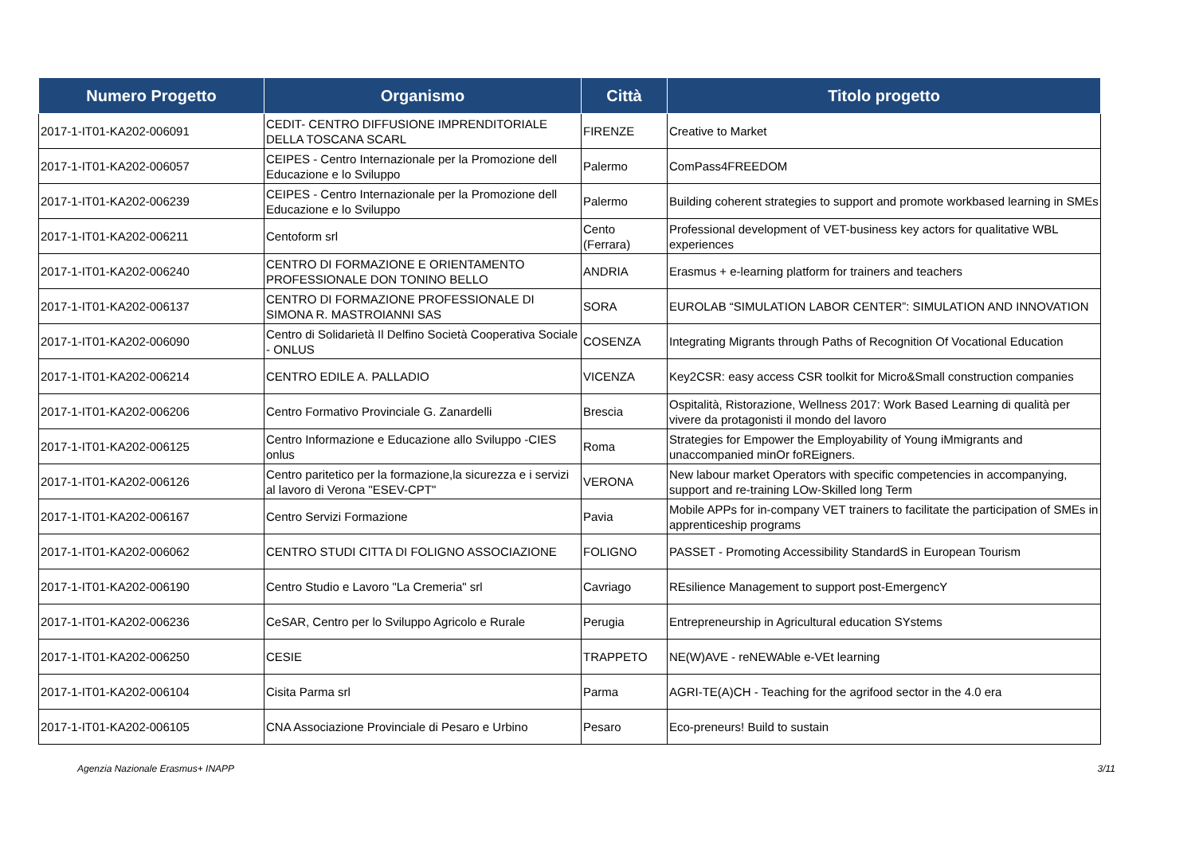| Numero Progetto | Organismo | Città | Titolo progetto |
| --- | --- | --- | --- |
| 2017-1-IT01-KA202-006091 | CEDIT- CENTRO DIFFUSIONE IMPRENDITORIALE DELLA TOSCANA SCARL | FIRENZE | Creative to Market |
| 2017-1-IT01-KA202-006057 | CEIPES - Centro Internazionale per la Promozione dell Educazione e lo Sviluppo | Palermo | ComPass4FREEDOM |
| 2017-1-IT01-KA202-006239 | CEIPES - Centro Internazionale per la Promozione dell Educazione e lo Sviluppo | Palermo | Building coherent strategies to support and promote workbased learning in SMEs |
| 2017-1-IT01-KA202-006211 | Centoform srl | Cento (Ferrara) | Professional development of VET-business key actors for qualitative WBL experiences |
| 2017-1-IT01-KA202-006240 | CENTRO DI FORMAZIONE E ORIENTAMENTO PROFESSIONALE DON TONINO BELLO | ANDRIA | Erasmus + e-learning platform for trainers and teachers |
| 2017-1-IT01-KA202-006137 | CENTRO DI FORMAZIONE PROFESSIONALE DI SIMONA R. MASTROIANNI SAS | SORA | EUROLAB “SIMULATION LABOR CENTER”: SIMULATION AND INNOVATION |
| 2017-1-IT01-KA202-006090 | Centro di Solidarietà Il Delfino Società Cooperativa Sociale - ONLUS | COSENZA | Integrating Migrants through Paths of Recognition Of Vocational Education |
| 2017-1-IT01-KA202-006214 | CENTRO EDILE A. PALLADIO | VICENZA | Key2CSR: easy access CSR toolkit for Micro&Small construction companies |
| 2017-1-IT01-KA202-006206 | Centro Formativo Provinciale G. Zanardelli | Brescia | Ospitalità, Ristorazione, Wellness 2017: Work Based Learning di qualità per vivere da protagonisti il mondo del lavoro |
| 2017-1-IT01-KA202-006125 | Centro Informazione e Educazione allo Sviluppo -CIES onlus | Roma | Strategies for Empower the Employability of Young iMmigrants and unaccompanied minOr foREigners. |
| 2017-1-IT01-KA202-006126 | Centro paritetico per la formazione,la sicurezza e i servizi al lavoro di Verona "ESEV-CPT" | VERONA | New labour market Operators with specific competencies in accompanying, support and re-training LOw-Skilled long Term |
| 2017-1-IT01-KA202-006167 | Centro Servizi Formazione | Pavia | Mobile APPs for in-company VET trainers to facilitate the participation of SMEs in apprenticeship programs |
| 2017-1-IT01-KA202-006062 | CENTRO STUDI CITTA DI FOLIGNO ASSOCIAZIONE | FOLIGNO | PASSET - Promoting Accessibility StandardS in European Tourism |
| 2017-1-IT01-KA202-006190 | Centro Studio e Lavoro "La Cremeria" srl | Cavriago | REsilience Management to support post-EmergencY |
| 2017-1-IT01-KA202-006236 | CeSAR, Centro per lo Sviluppo Agricolo e Rurale | Perugia | Entrepreneurship in Agricultural education SYstems |
| 2017-1-IT01-KA202-006250 | CESIE | TRAPPETO | NE(W)AVE - reNEWAble e-VEt learning |
| 2017-1-IT01-KA202-006104 | Cisita Parma srl | Parma | AGRI-TE(A)CH - Teaching for the agrifood sector in the 4.0 era |
| 2017-1-IT01-KA202-006105 | CNA Associazione Provinciale di Pesaro e Urbino | Pesaro | Eco-preneurs! Build to sustain |
Agenzia Nazionale Erasmus+ INAPP 3/11